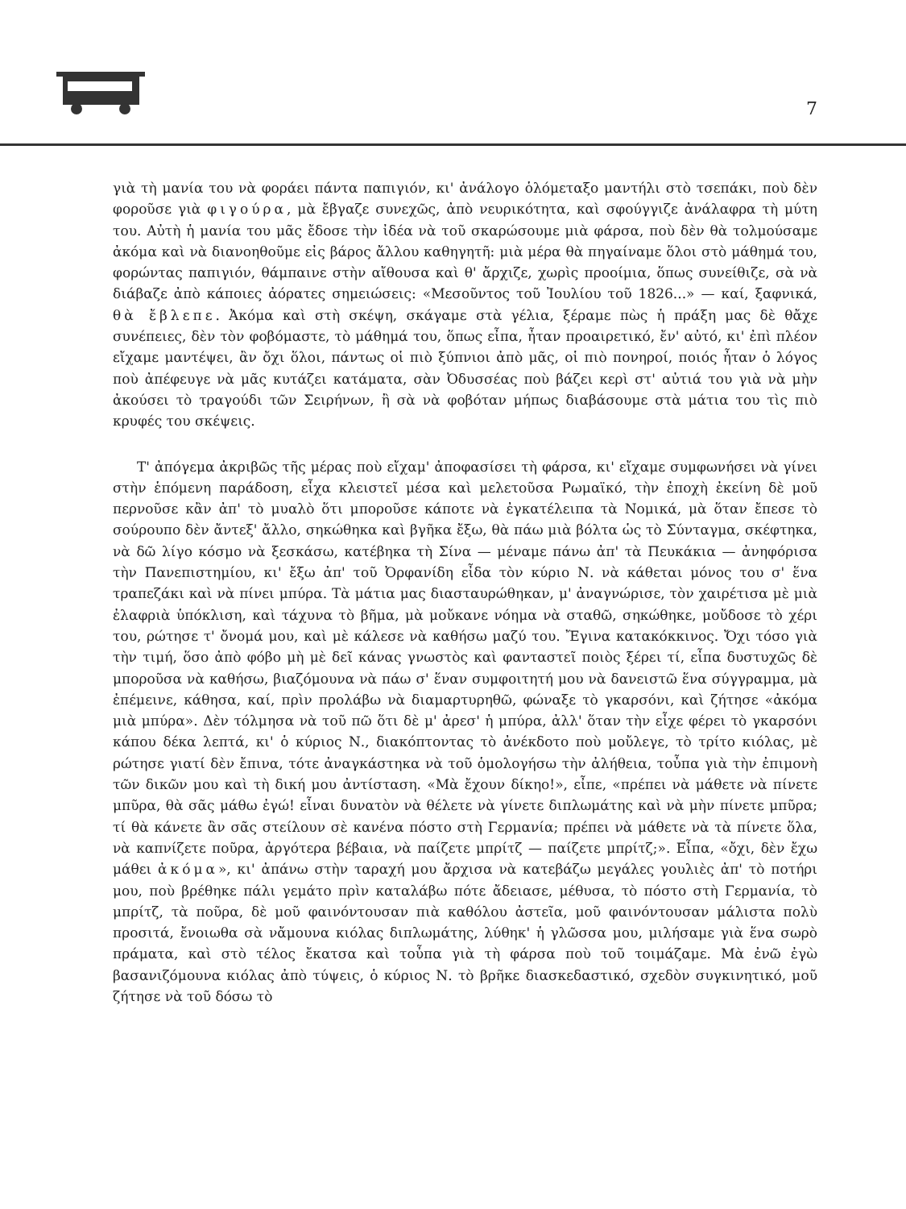7
γιὰ τὴ μανία του νὰ φοράει πάντα παπιγιόν, κι' ἀνάλογο ὁλόμεταξο μαντήλι στὸ τσεπάκι, ποὺ δὲν φοροῦσε γιὰ φιγούρα, μὰ ἔβγαζε συνεχῶς, ἀπὸ νευρικότητα, καὶ σφούγγιζε ἀνάλαφρα τὴ μύτη του. Αὐτὴ ἡ μανία του μᾶς ἔδοσε τὴν ἰδέα νὰ τοῦ σκαρώσουμε μιὰ φάρσα, ποὺ δὲν θὰ τολμούσαμε ἀκόμα καὶ νὰ διανοηθοῦμε εἰς βάρος ἄλλου καθηγητῆ: μιὰ μέρα θὰ πηγαίναμε ὅλοι στὸ μάθημά του, φορώντας παπιγιόν, θάμπαινε στὴν αἴθουσα καὶ θ' ἄρχιζε, χωρὶς προοίμια, ὅπως συνείθιζε, σὰ νὰ διάβαζε ἀπὸ κάποιες ἀόρατες σημειώσεις: «Μεσοῦντος τοῦ Ἰουλίου τοῦ 1826...» — καί, ξαφνικά, θὰ ἔβλεπε. Ἀκόμα καὶ στὴ σκέψη, σκάγαμε στὰ γέλια, ξέραμε πὼς ἡ πράξη μας δὲ θἄχε συνέπειες, δὲν τὸν φοβόμαστε, τὸ μάθημά του, ὅπως εἶπα, ἦταν προαιρετικό, ἔν' αὐτό, κι' ἐπὶ πλέον εἴχαμε μαντέψει, ἂν ὄχι ὅλοι, πάντως οἱ πιὸ ξύπνιοι ἀπὸ μᾶς, οἱ πιὸ πονηροί, ποιός ἦταν ὁ λόγος ποὺ ἀπέφευγε νὰ μᾶς κυτάζει κατάματα, σὰν Ὀδυσσέας ποὺ βάζει κερὶ στ' αὐτιά του γιὰ νὰ μὴν ἀκούσει τὸ τραγούδι τῶν Σειρήνων, ἢ σὰ νὰ φοβόταν μήπως διαβάσουμε στὰ μάτια του τὶς πιὸ κρυφές του σκέψεις.
Τ' ἀπόγεμα ἀκριβῶς τῆς μέρας ποὺ εἴχαμ' ἀποφασίσει τὴ φάρσα, κι' εἴχαμε συμφωνήσει νὰ γίνει στὴν ἑπόμενη παράδοση, εἶχα κλειστεῖ μέσα καὶ μελετοῦσα Ρωμαϊκό, τὴν ἐποχὴ ἐκείνη δὲ μοῦ περνοῦσε κἂν ἀπ' τὸ μυαλὸ ὅτι μποροῦσε κάποτε νὰ ἐγκατέλειπα τὰ Νομικά, μὰ ὅταν ἔπεσε τὸ σούρουπο δὲν ἄντεξ' ἄλλο, σηκώθηκα καὶ βγῆκα ἔξω, θὰ πάω μιὰ βόλτα ὡς τὸ Σύνταγμα, σκέφτηκα, νὰ δῶ λίγο κόσμο νὰ ξεσκάσω, κατέβηκα τὴ Σίνα — μέναμε πάνω ἀπ' τὰ Πευκάκια — ἀνηφόρισα τὴν Πανεπιστημίου, κι' ἔξω ἀπ' τοῦ Ὀρφανίδη εἶδα τὸν κύριο Ν. νὰ κάθεται μόνος του σ' ἕνα τραπεζάκι καὶ νὰ πίνει μπύρα. Τὰ μάτια μας διασταυρώθηκαν, μ' ἀναγνώρισε, τὸν χαιρέτισα μὲ μιὰ ἐλαφριὰ ὑπόκλιση, καὶ τάχυνα τὸ βῆμα, μὰ μοὔκανε νόημα νὰ σταθῶ, σηκώθηκε, μοὔδοσε τὸ χέρι του, ρώτησε τ' ὄνομά μου, καὶ μὲ κάλεσε νὰ καθήσω μαζύ του. Ἔγινα κατακόκκινος. Ὄχι τόσο γιὰ τὴν τιμή, ὅσο ἀπὸ φόβο μὴ μὲ δεῖ κάνας γνωστὸς καὶ φανταστεῖ ποιὸς ξέρει τί, εἶπα δυστυχῶς δὲ μποροῦσα νὰ καθήσω, βιαζόμουνα νὰ πάω σ' ἕναν συμφοιτητή μου νὰ δανειστῶ ἕνα σύγγραμμα, μὰ ἐπέμεινε, κάθησα, καί, πρὶν προλάβω νὰ διαμαρτυρηθῶ, φώναξε τὸ γκαρσόνι, καὶ ζήτησε «ἀκόμα μιὰ μπύρα». Δὲν τόλμησα νὰ τοῦ πῶ ὅτι δὲ μ' ἀρεσ' ἡ μπύρα, ἀλλ' ὅταν τὴν εἶχε φέρει τὸ γκαρσόνι κάπου δέκα λεπτά, κι' ὁ κύριος Ν., διακόπτοντας τὸ ἀνέκδοτο ποὺ μοὔλεγε, τὸ τρίτο κιόλας, μὲ ρώτησε γιατί δὲν ἔπινα, τότε ἀναγκάστηκα νὰ τοῦ ὁμολογήσω τὴν ἀλήθεια, τοὖπα γιὰ τὴν ἐπιμονὴ τῶν δικῶν μου καὶ τὴ δική μου ἀντίσταση. «Μὰ ἔχουν δίκηο!», εἶπε, «πρέπει νὰ μάθετε νὰ πίνετε μπῦρα, θὰ σᾶς μάθω ἐγώ! εἶναι δυνατὸν νὰ θέλετε νὰ γίνετε διπλωμάτης καὶ νὰ μὴν πίνετε μπῦρα; τί θὰ κάνετε ἂν σᾶς στείλουν σὲ κανένα πόστο στὴ Γερμανία; πρέπει νὰ μάθετε νὰ τὰ πίνετε ὅλα, νὰ καπνίζετε ποῦρα, ἀργότερα βέβαια, νὰ παίζετε μπρίτζ — παίζετε μπρίτζ;». Εἶπα, «ὄχι, δὲν ἔχω μάθει ἀκόμα», κι' ἀπάνω στὴν ταραχή μου ἄρχισα νὰ κατεβάζω μεγάλες γουλιὲς ἀπ' τὸ ποτήρι μου, ποὺ βρέθηκε πάλι γεμάτο πρὶν καταλάβω πότε ἄδειασε, μέθυσα, τὸ πόστο στὴ Γερμανία, τὸ μπρίτζ, τὰ ποῦρα, δὲ μοῦ φαινόντουσαν πιὰ καθόλου ἀστεῖα, μοῦ φαινόντουσαν μάλιστα πολὺ προσιτά, ἔνοιωθα σὰ νἄμουνα κιόλας διπλωμάτης, λύθηκ' ἡ γλῶσσα μου, μιλήσαμε γιὰ ἕνα σωρὸ πράματα, καὶ στὸ τέλος ἔκατσα καὶ τοὖπα γιὰ τὴ φάρσα ποὺ τοῦ τοιμάζαμε. Μὰ ἐνῶ ἐγὼ βασανιζόμουνα κιόλας ἀπὸ τύψεις, ὁ κύριος Ν. τὸ βρῆκε διασκεδαστικό, σχεδὸν συγκινητικό, μοῦ ζήτησε νὰ τοῦ δόσω τὸ